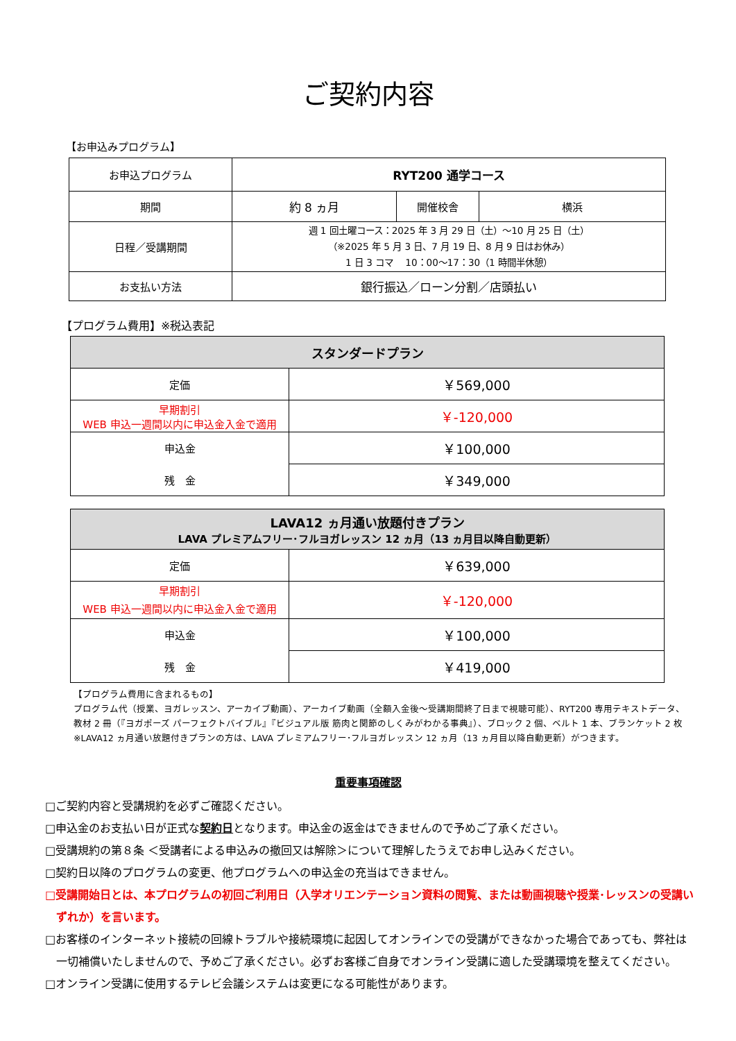ご契約内容
【お申込みプログラム】
| お申込プログラム | RYT200 通学コース | | |
| 期間 | 約 8 ヵ月 | 開催校舎 | 横浜 |
| 日程／受講期間 | 週 1 回土曜コース：2025 年 3 月 29 日（土）～10 月 25 日（土） （※2025 年 5 月 3 日、7 月 19 日、8 月 9 日はお休み） 1 日 3 コマ 10：00～17：30（1 時間半休憩） | | |
| お支払い方法 | 銀行振込／ローン分割／店頭払い | | |
【プログラム費用】※税込表記
| スタンダードプラン | |
| 定価 | ￥569,000 |
| 早期割引 WEB 申込一週間以内に申込金入金で適用 | ￥-120,000 |
| 申込金 | ￥100,000 |
| 残 金 | ￥349,000 |
| LAVA12 ヵ月通い放題付きプラン LAVA プレミアムフリー･フルヨガレッスン 12 ヵ月（13 ヵ月目以降自動更新） | |
| 定価 | ￥639,000 |
| 早期割引 WEB 申込一週間以内に申込金入金で適用 | ￥-120,000 |
| 申込金 | ￥100,000 |
| 残 金 | ￥419,000 |
【プログラム費用に含まれるもの】
プログラム代（授業、ヨガレッスン、アーカイブ動画）、アーカイブ動画（全額入金後～受講期間終了日まで視聴可能）、RYT200 専用テキストデータ、
教材 2 冊（『ヨガポーズ パーフェクトバイブル』『ビジュアル版 筋肉と関節のしくみがわかる事典』）、ブロック 2 個、ベルト 1 本、ブランケット 2 枚
※LAVA12 ヵ月通い放題付きプランの方は、LAVA プレミアムフリー･フルヨガレッスン 12 ヵ月（13 ヵ月目以降自動更新）がつきます。
重要事項確認
□ご契約内容と受講規約を必ずご確認ください。
□申込金のお支払い日が正式な契約日となります。申込金の返金はできませんので予めご了承ください。
□受講規約の第８条 ＜受講者による申込みの撤回又は解除＞について理解したうえでお申し込みください。
□契約日以降のプログラムの変更、他プログラムへの申込金の充当はできません。
□受講開始日とは、本プログラムの初回ご利用日（入学オリエンテーション資料の閲覧、または動画視聴や授業･レッスンの受講いずれか）を言います。
□お客様のインターネット接続の回線トラブルや接続環境に起因してオンラインでの受講ができなかった場合であっても、弊社は一切補償いたしませんので、予めご了承ください。必ずお客様ご自身でオンライン受講に適した受講環境を整えてください。
□オンライン受講に使用するテレビ会議システムは変更になる可能性があります。